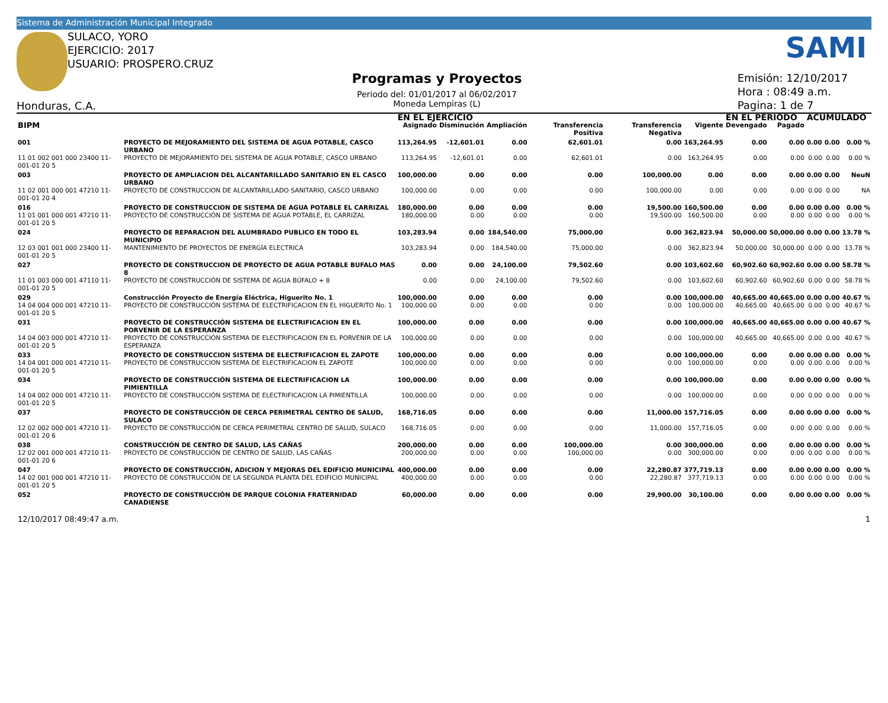Sistema de Administración Municipal Integrado
SULACO, YORO
EJERCICIO: 2017
USUARIO: PROSPERO.CRUZ
Honduras, C.A.
Programas y Proyectos
Periodo del: 01/01/2017 al 06/02/2017
Moneda Lempiras (L)
SAMI
Emisión: 12/10/2017
Hora : 08:49 a.m.
Pagina: 1 de 7
| | | EN EL EJERCICIO | | | | | | EN EL PERIODO | | ACUMULADO | | |
| --- | --- | --- | --- | --- | --- | --- | --- | --- | --- | --- | --- | --- |
| BIPM | | Asignado | Disminución | Ampliación | Transferencia Positiva | Transferencia Negativa | Vigente | Devengado | Pagado | | | |
| 001 | PROYECTO DE MEJORAMIENTO DEL SISTEMA DE AGUA POTABLE, CASCO URBANO | 113,264.95 | -12,601.01 | 0.00 | 62,601.01 | 0.00 | 163,264.95 | 0.00 | 0.00 | 0.00 | 0.00 | 0.00 % |
| 11 01 002 001 000 23400 11-001-01 20 5 | PROYECTO DE MEJORAMIENTO DEL SISTEMA DE AGUA POTABLE, CASCO URBANO | 113,264.95 | -12,601.01 | 0.00 | 62,601.01 | 0.00 | 163,264.95 | 0.00 | 0.00 | 0.00 | 0.00 | 0.00 % |
| 003 | PROYECTO DE AMPLIACION DEL ALCANTARILLADO SANITARIO EN EL CASCO URBANO | 100,000.00 | 0.00 | 0.00 | 0.00 | 100,000.00 | 0.00 | 0.00 | 0.00 | 0.00 | 0.00 | NeuN |
| 11 02 001 000 001 47210 11-001-01 20 4 | PROYECTO DE CONSTRUCCION DE ALCANTARILLADO SANITARIO, CASCO URBANO | 100,000.00 | 0.00 | 0.00 | 0.00 | 100,000.00 | 0.00 | 0.00 | 0.00 | 0.00 | 0.00 | NA |
| 016 | PROYECTO DE CONSTRUCCION DE SISTEMA DE AGUA POTABLE EL CARRIZAL | 180,000.00 | 0.00 | 0.00 | 0.00 | 19,500.00 | 160,500.00 | 0.00 | 0.00 | 0.00 | 0.00 | 0.00 % |
| 11 01 001 000 001 47210 11-001-01 20 5 | PROYECTO DE CONSTRUCCIÓN DE SISTEMA DE AGUA POTABLE, EL CARRIZAL | 180,000.00 | 0.00 | 0.00 | 0.00 | 19,500.00 | 160,500.00 | 0.00 | 0.00 | 0.00 | 0.00 | 0.00 % |
| 024 | PROYECTO DE REPARACION DEL ALUMBRADO PUBLICO EN TODO EL MUNICIPIO | 103,283.94 | 0.00 | 184,540.00 | 75,000.00 | 0.00 | 362,823.94 | 50,000.00 | 50,000.00 | 0.00 | 0.00 | 13.78 % |
| 12 03 001 001 000 23400 11-001-01 20 5 | MANTENIMIENTO DE PROYECTOS DE ENERGÍA ELECTRICA | 103,283.94 | 0.00 | 184,540.00 | 75,000.00 | 0.00 | 362,823.94 | 50,000.00 | 50,000.00 | 0.00 | 0.00 | 13.78 % |
| 027 | PROYECTO DE CONSTRUCCION DE PROYECTO DE AGUA POTABLE BUFALO MAS 8 | 0.00 | 0.00 | 24,100.00 | 79,502.60 | 0.00 | 103,602.60 | 60,902.60 | 60,902.60 | 0.00 | 0.00 | 58.78 % |
| 11 01 003 000 001 47110 11-001-01 20 5 | PROYECTO DE CONSTRUCCIÓN DE SISTEMA DE AGUA BÚFALO + 8 | 0.00 | 0.00 | 24,100.00 | 79,502.60 | 0.00 | 103,602.60 | 60,902.60 | 60,902.60 | 0.00 | 0.00 | 58.78 % |
| 029 | Construcción Proyecto de Energía Eléctrica, Higuerito No. 1 | 100,000.00 | 0.00 | 0.00 | 0.00 | 0.00 | 100,000.00 | 40,665.00 | 40,665.00 | 0.00 | 0.00 | 40.67 % |
| 14 04 004 000 001 47210 11-001-01 20 5 | PROYECTO DE CONSTRUCCIÓN SISTEMA DE ELECTRIFICACION EN EL HIGUERITO No. 1 | 100,000.00 | 0.00 | 0.00 | 0.00 | 0.00 | 100,000.00 | 40,665.00 | 40,665.00 | 0.00 | 0.00 | 40.67 % |
| 031 | PROYECTO DE CONSTRUCCIÓN SISTEMA DE ELECTRIFICACION EN EL PORVENIR DE LA ESPERANZA | 100,000.00 | 0.00 | 0.00 | 0.00 | 0.00 | 100,000.00 | 40,665.00 | 40,665.00 | 0.00 | 0.00 | 40.67 % |
| 14 04 003 000 001 47210 11-001-01 20 5 | PROYECTO DE CONSTRUCCIÓN SISTEMA DE ELECTRIFICACION EN EL PORVENIR DE LA ESPERANZA | 100,000.00 | 0.00 | 0.00 | 0.00 | 0.00 | 100,000.00 | 40,665.00 | 40,665.00 | 0.00 | 0.00 | 40.67 % |
| 033 | PROYECTO DE CONSTRUCCION SISTEMA DE ELECTRIFICACION EL ZAPOTE | 100,000.00 | 0.00 | 0.00 | 0.00 | 0.00 | 100,000.00 | 0.00 | 0.00 | 0.00 | 0.00 | 0.00 % |
| 14 04 001 000 001 47210 11-001-01 20 5 | PROYECTO DE CONSTRUCCION SISTEMA DE ELECTRIFICACION EL ZAPOTE | 100,000.00 | 0.00 | 0.00 | 0.00 | 0.00 | 100,000.00 | 0.00 | 0.00 | 0.00 | 0.00 | 0.00 % |
| 034 | PROYECTO DE CONSTRUCCIÓN SISTEMA DE ELECTRIFICACION LA PIMIENTILLA | 100,000.00 | 0.00 | 0.00 | 0.00 | 0.00 | 100,000.00 | 0.00 | 0.00 | 0.00 | 0.00 | 0.00 % |
| 14 04 002 000 001 47210 11-001-01 20 5 | PROYECTO DE CONSTRUCCIÓN SISTEMA DE ELECTRIFICACION LA PIMIENTILLA | 100,000.00 | 0.00 | 0.00 | 0.00 | 0.00 | 100,000.00 | 0.00 | 0.00 | 0.00 | 0.00 | 0.00 % |
| 037 | PROYECTO DE CONSTRUCCIÓN DE CERCA PERIMETRAL CENTRO DE SALUD, SULACO | 168,716.05 | 0.00 | 0.00 | 0.00 | 11,000.00 | 157,716.05 | 0.00 | 0.00 | 0.00 | 0.00 | 0.00 % |
| 12 02 002 000 001 47210 11-001-01 20 6 | PROYECTO DE CONSTRUCCIÓN DE CERCA PERIMETRAL CENTRO DE SALUD, SULACO | 168,716.05 | 0.00 | 0.00 | 0.00 | 11,000.00 | 157,716.05 | 0.00 | 0.00 | 0.00 | 0.00 | 0.00 % |
| 038 | CONSTRUCCIÓN DE CENTRO DE SALUD, LAS CAÑAS | 200,000.00 | 0.00 | 0.00 | 100,000.00 | 0.00 | 300,000.00 | 0.00 | 0.00 | 0.00 | 0.00 | 0.00 % |
| 12 02 001 000 001 47210 11-001-01 20 6 | PROYECTO DE CONSTRUCCIÓN DE CENTRO DE SALUD, LAS CAÑAS | 200,000.00 | 0.00 | 0.00 | 100,000.00 | 0.00 | 300,000.00 | 0.00 | 0.00 | 0.00 | 0.00 | 0.00 % |
| 047 | PROYECTO DE CONSTRUCCIÓN, ADICION Y MEJORAS DEL EDIFICIO MUNICIPAL | 400,000.00 | 0.00 | 0.00 | 0.00 | 22,280.87 | 377,719.13 | 0.00 | 0.00 | 0.00 | 0.00 | 0.00 % |
| 14 02 001 000 001 47210 11-001-01 20 5 | PROYECTO DE CONSTRUCCIÓN DE LA SEGUNDA PLANTA DEL EDIFICIO MUNICIPAL | 400,000.00 | 0.00 | 0.00 | 0.00 | 22,280.87 | 377,719.13 | 0.00 | 0.00 | 0.00 | 0.00 | 0.00 % |
| 052 | PROYECTO DE CONSTRUCCIÓN DE PARQUE COLONIA FRATERNIDAD CANADIENSE | 60,000.00 | 0.00 | 0.00 | 0.00 | 29,900.00 | 30,100.00 | 0.00 | 0.00 | 0.00 | 0.00 | 0.00 % |
12/10/2017 08:49:47 a.m. 1